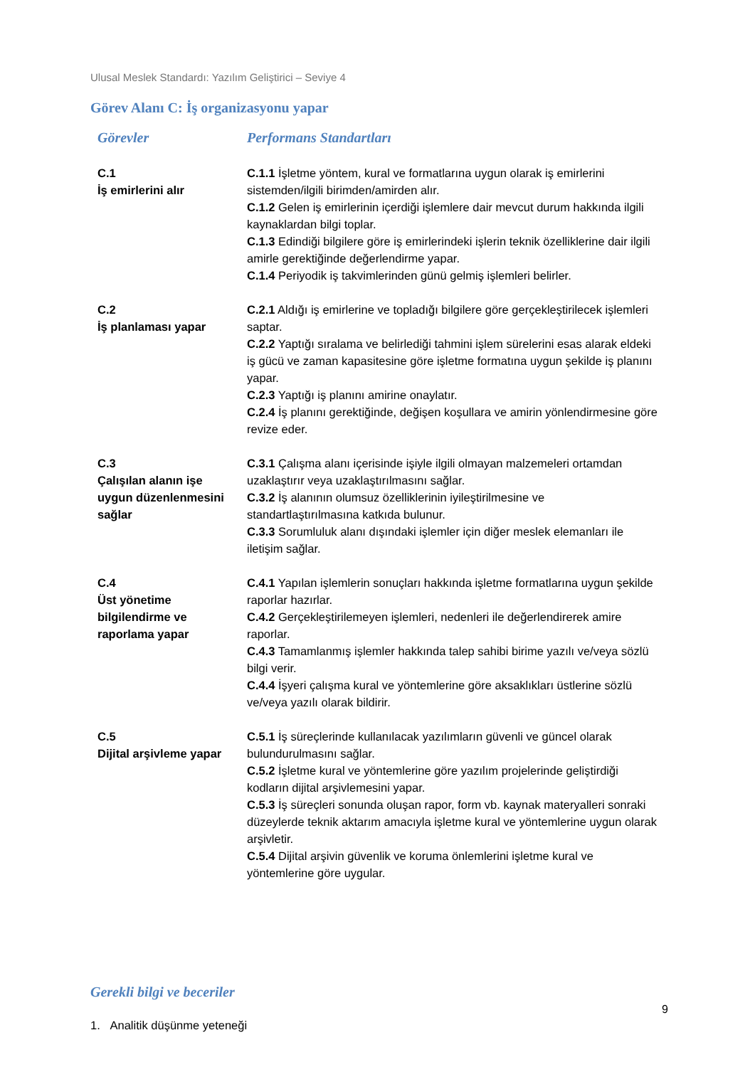Ulusal Meslek Standardı: Yazılım Geliştirici – Seviye 4
Görev Alanı C: İş organizasyonu yapar
| Görevler | Performans Standartları |
| --- | --- |
| C.1 İş emirlerini alır | C.1.1 İşletme yöntem, kural ve formatlarına uygun olarak iş emirlerini sistemden/ilgili birimden/amirden alır. C.1.2 Gelen iş emirlerinin içerdiği işlemlere dair mevcut durum hakkında ilgili kaynaklardan bilgi toplar. C.1.3 Edindiği bilgilere göre iş emirlerindeki işlerin teknik özelliklerine dair ilgili amirle gerektiğinde değerlendirme yapar. C.1.4 Periyodik iş takvimlerinden günü gelmiş işlemleri belirler. |
| C.2 İş planlaması yapar | C.2.1 Aldığı iş emirlerine ve topladığı bilgilere göre gerçekleştirilecek işlemleri saptar. C.2.2 Yaptığı sıralama ve belirlediği tahmini işlem sürelerini esas alarak eldeki iş gücü ve zaman kapasitesine göre işletme formatına uygun şekilde iş planını yapar. C.2.3 Yaptığı iş planını amirine onaylatır. C.2.4 İş planını gerektiğinde, değişen koşullara ve amirin yönlendirmesine göre revize eder. |
| C.3 Çalışılan alanın işe uygun düzenlenmesini sağlar | C.3.1 Çalışma alanı içerisinde işiyle ilgili olmayan malzemeleri ortamdan uzaklaştırır veya uzaklaştırılmasını sağlar. C.3.2 İş alanının olumsuz özelliklerinin iyileştirilmesine ve standartlaştırılmasına katkıda bulunur. C.3.3 Sorumluluk alanı dışındaki işlemler için diğer meslek elemanları ile iletişim sağlar. |
| C.4 Üst yönetime bilgilendirme ve raporlama yapar | C.4.1 Yapılan işlemlerin sonuçları hakkında işletme formatlarına uygun şekilde raporlar hazırlar. C.4.2 Gerçekleştirilemeyen işlemleri, nedenleri ile değerlendirerek amire raporlar. C.4.3 Tamamlanmış işlemler hakkında talep sahibi birime yazılı ve/veya sözlü bilgi verir. C.4.4 İşyeri çalışma kural ve yöntemlerine göre aksaklıkları üstlerine sözlü ve/veya yazılı olarak bildirir. |
| C.5 Dijital arşivleme yapar | C.5.1 İş süreçlerinde kullanılacak yazılımların güvenli ve güncel olarak bulundurulmasını sağlar. C.5.2 İşletme kural ve yöntemlerine göre yazılım projelerinde geliştirdiği kodların dijital arşivlemesini yapar. C.5.3 İş süreçleri sonunda oluşan rapor, form vb. kaynak materyalleri sonraki düzeylerde teknik aktarım amacıyla işletme kural ve yöntemlerine uygun olarak arşivletir. C.5.4 Dijital arşivin güvenlik ve koruma önlemlerini işletme kural ve yöntemlerine göre uygular. |
Gerekli bilgi ve beceriler
1. Analitik düşünme yeteneği
9